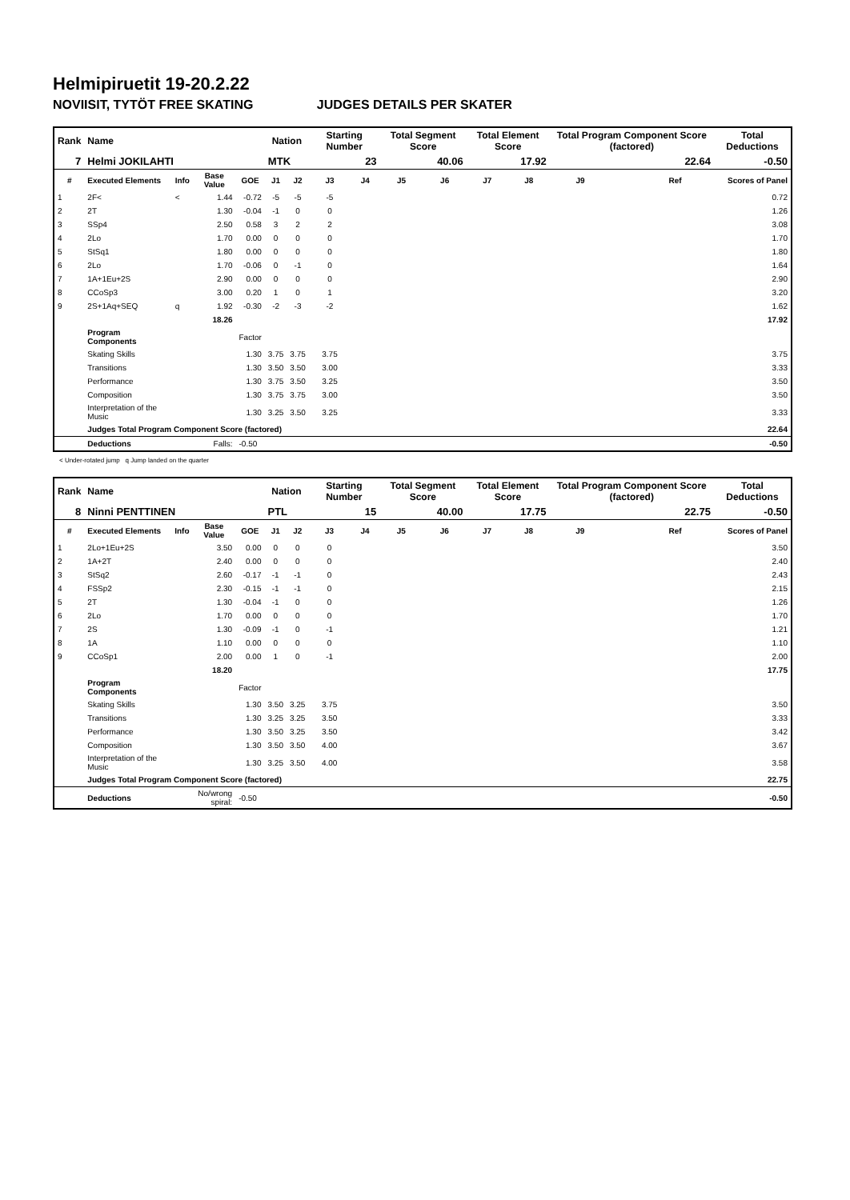Helmipiruetit 19-20.2.22
NOVIISIT, TYTÖT FREE SKATING JUDGES DETAILS PER SKATER
| Rank | Name | | | | Nation | | Starting Number | | Total Segment Score | | Total Element Score | | Total Program Component Score (factored) | | | Total Deductions |
| --- | --- | --- | --- | --- | --- | --- | --- | --- | --- | --- | --- | --- | --- | --- | --- | --- |
| 7 | Helmi JOKILAHTI | | | | MTK | | 23 | | 40.06 | | 17.92 | | 22.64 | | | -0.50 |
| # | Executed Elements | Info | Base Value | GOE | J1 | J2 | J3 | J4 | J5 | J6 | J7 | J8 | J9 | | Ref | Scores of Panel |
| 1 | 2F< | < | 1.44 | -0.72 | -5 | -5 | -5 | | | | | | | | | 0.72 |
| 2 | 2T | | 1.30 | -0.04 | -1 | 0 | 0 | | | | | | | | | 1.26 |
| 3 | SSp4 | | 2.50 | 0.58 | 3 | 2 | 2 | | | | | | | | | 3.08 |
| 4 | 2Lo | | 1.70 | 0.00 | 0 | 0 | 0 | | | | | | | | | 1.70 |
| 5 | StSq1 | | 1.80 | 0.00 | 0 | 0 | 0 | | | | | | | | | 1.80 |
| 6 | 2Lo | | 1.70 | -0.06 | 0 | -1 | 0 | | | | | | | | | 1.64 |
| 7 | 1A+1Eu+2S | | 2.90 | 0.00 | 0 | 0 | 0 | | | | | | | | | 2.90 |
| 8 | CCoSp3 | | 3.00 | 0.20 | 1 | 0 | 1 | | | | | | | | | 3.20 |
| 9 | 2S+1Aq+SEQ | q | 1.92 | -0.30 | -2 | -3 | -2 | | | | | | | | | 1.62 |
| | | | 18.26 | | | | | | | | | | | | | 17.92 |
| | Program Components | | | Factor | | | | | | | | | | | | |
| | Skating Skills | | | 1.30 | 3.75 | 3.75 | 3.75 | | | | | | | | | 3.75 |
| | Transitions | | | 1.30 | 3.50 | 3.50 | 3.00 | | | | | | | | | 3.33 |
| | Performance | | | 1.30 | 3.75 | 3.50 | 3.25 | | | | | | | | | 3.50 |
| | Composition | | | 1.30 | 3.75 | 3.75 | 3.00 | | | | | | | | | 3.50 |
| | Interpretation of the Music | | | 1.30 | 3.25 | 3.50 | 3.25 | | | | | | | | | 3.33 |
| | Judges Total Program Component Score (factored) | | | | | | | | | | | | | | | 22.64 |
| | Deductions | Falls: | | -0.50 | | | | | | | | | | | | -0.50 |
< Under-rotated jump q Jump landed on the quarter
| Rank | Name | | | | Nation | | Starting Number | | Total Segment Score | | Total Element Score | | Total Program Component Score (factored) | | | Total Deductions |
| --- | --- | --- | --- | --- | --- | --- | --- | --- | --- | --- | --- | --- | --- | --- | --- | --- |
| 8 | Ninni PENTTINEN | | | | PTL | | 15 | | 40.00 | | 17.75 | | 22.75 | | | -0.50 |
| # | Executed Elements | Info | Base Value | GOE | J1 | J2 | J3 | J4 | J5 | J6 | J7 | J8 | J9 | | Ref | Scores of Panel |
| 1 | 2Lo+1Eu+2S | | 3.50 | 0.00 | 0 | 0 | 0 | | | | | | | | | 3.50 |
| 2 | 1A+2T | | 2.40 | 0.00 | 0 | 0 | 0 | | | | | | | | | 2.40 |
| 3 | StSq2 | | 2.60 | -0.17 | -1 | -1 | 0 | | | | | | | | | 2.43 |
| 4 | FSSp2 | | 2.30 | -0.15 | -1 | -1 | 0 | | | | | | | | | 2.15 |
| 5 | 2T | | 1.30 | -0.04 | -1 | 0 | 0 | | | | | | | | | 1.26 |
| 6 | 2Lo | | 1.70 | 0.00 | 0 | 0 | 0 | | | | | | | | | 1.70 |
| 7 | 2S | | 1.30 | -0.09 | -1 | 0 | -1 | | | | | | | | | 1.21 |
| 8 | 1A | | 1.10 | 0.00 | 0 | 0 | 0 | | | | | | | | | 1.10 |
| 9 | CCoSp1 | | 2.00 | 0.00 | 1 | 0 | -1 | | | | | | | | | 2.00 |
| | | | 18.20 | | | | | | | | | | | | | 17.75 |
| | Program Components | | | Factor | | | | | | | | | | | | |
| | Skating Skills | | | 1.30 | 3.50 | 3.25 | 3.75 | | | | | | | | | 3.50 |
| | Transitions | | | 1.30 | 3.25 | 3.25 | 3.50 | | | | | | | | | 3.33 |
| | Performance | | | 1.30 | 3.50 | 3.25 | 3.50 | | | | | | | | | 3.42 |
| | Composition | | | 1.30 | 3.50 | 3.50 | 4.00 | | | | | | | | | 3.67 |
| | Interpretation of the Music | | | 1.30 | 3.25 | 3.50 | 4.00 | | | | | | | | | 3.58 |
| | Judges Total Program Component Score (factored) | | | | | | | | | | | | | | | 22.75 |
| | Deductions | No/wrong spiral: | | -0.50 | | | | | | | | | | | | -0.50 |